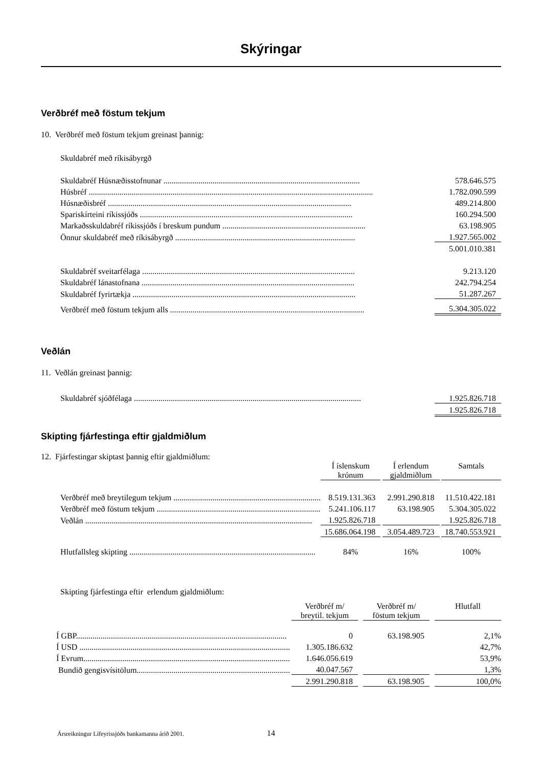Skýringar
Verðbréf með föstum tekjum
10. Verðbréf með föstum tekjum greinast þannig:
Skuldabréf með ríkisábyrgð
| Skuldabréf Húsnæðisstofnunar ................................................................................................ | 578.646.575 |
| Húsbréf ........................................................................................................................................... | 1.782.090.599 |
| Húsnæðisbréf ....................................................................................................................... | 489.214.800 |
| Spariskírteini ríkissjóðs ........................................................................................................ | 160.294.500 |
| Markaðsskuldabréf ríkissjóðs í breskum pundum ...................................................................... | 63.198.905 |
| Önnur skuldabréf með ríkisábyrgð ........................................................................................ | 1.927.565.002 |
| | 5.001.010.381 |
| Skuldabréf sveitarfélaga ........................................................................................................ | 9.213.120 |
| Skuldabréf lánastofnana ........................................................................................................ | 242.794.254 |
| Skuldabréf fyrirtækja ............................................................................................................. | 51.287.267 |
| Verðbréf með föstum tekjum alls ............................................................................................... | 5.304.305.022 |
Veðlán
11. Veðlán greinast þannig:
| Skuldabréf sjóðfélaga ............................................................................................................... | 1.925.826.718 |
| | 1.925.826.718 |
Skipting fjárfestinga eftir gjaldmiðlum
12. Fjárfestingar skiptast þannig eftir gjaldmiðlum:
| | Í íslenskum krónum | | Í erlendum gjaldmiðlum | | Samtals |
| --- | --- | --- | --- | --- | --- |
| Verðbréf með breytilegum tekjum ........................................................................ | 8.519.131.363 | | 2.991.290.818 | | 11.510.422.181 |
| Verðbréf með föstum tekjum ................................................................................ | 5.241.106.117 | | 63.198.905 | | 5.304.305.022 |
| Veðlán ............................................................................................................... | 1.925.826.718 | | | | 1.925.826.718 |
| | 15.686.064.198 | | 3.054.489.723 | | 18.740.553.921 |
| Hlutfallsleg skipting ........................................................................................... | 84% | | 16% | | 100% |
Skipting fjárfestinga eftir erlendum gjaldmiðlum:
| | Verðbréf m/ breytil. tekjum | | Verðbréf m/ föstum tekjum | | Hlutfall |
| --- | --- | --- | --- | --- | --- |
| Í GBP....................................................................................................... | 0 | | 63.198.905 | | 2,1% |
| Í USD ....................................................................................................... | 1.305.186.632 | | | | 42,7% |
| Í Evrum..................................................................................................... | 1.646.056.619 | | | | 53,9% |
| Bundið gengisvísitölum........................................................................... | 40.047.567 | | | | 1,3% |
| | 2.991.290.818 | | 63.198.905 | | 100,0% |
Ársreikningur Lífeyrissjóðs bankamanna árið 2001. 14